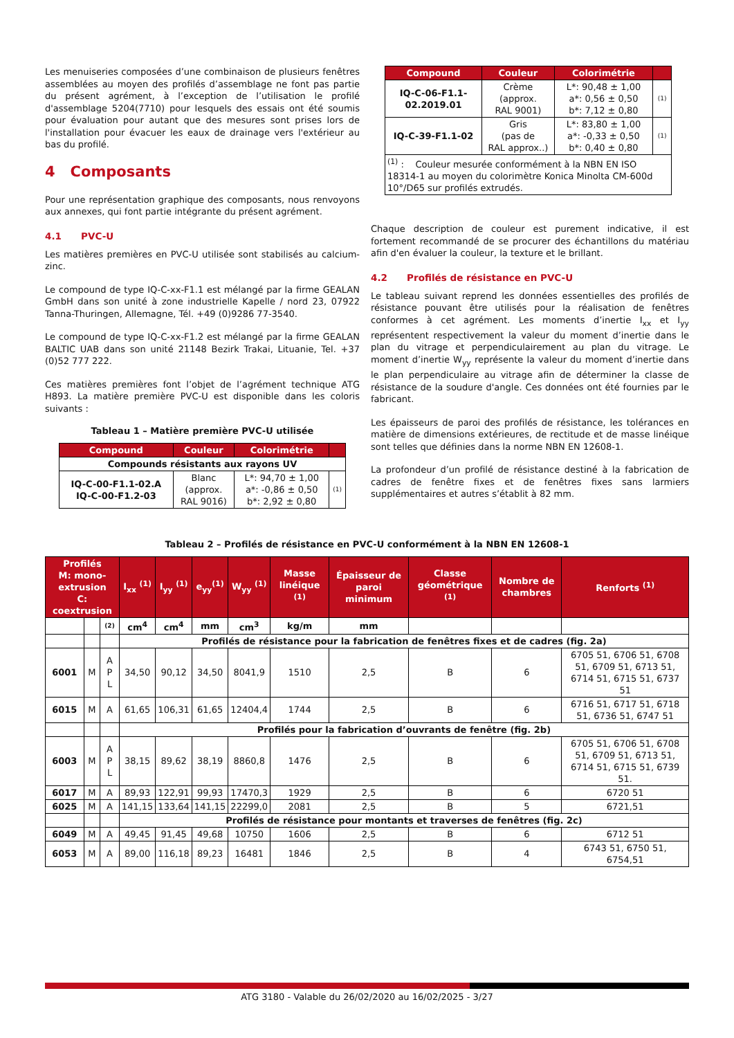Les menuiseries composées d’une combinaison de plusieurs fenêtres assemblées au moyen des profilés d’assemblage ne font pas partie du présent agrément, à l’exception de l’utilisation le profilé d'assemblage 5204(7710) pour lesquels des essais ont été soumis pour évaluation pour autant que des mesures sont prises lors de l'installation pour évacuer les eaux de drainage vers l'extérieur au bas du profilé.
4 Composants
Pour une représentation graphique des composants, nous renvoyons aux annexes, qui font partie intégrante du présent agrément.
4.1 PVC-U
Les matières premières en PVC-U utilisée sont stabilisés au calcium-zinc.
Le compound de type IQ-C-xx-F1.1 est mélangé par la firme GEALAN GmbH dans son unité à zone industrielle Kapelle / nord 23, 07922 Tanna-Thuringen, Allemagne, Tél. +49 (0)9286 77-3540.
Le compound de type IQ-C-xx-F1.2 est mélangé par la firme GEALAN BALTIC UAB dans son unité 21148 Bezirk Trakai, Lituanie, Tel. +37 (0)52 777 222.
Ces matières premières font l’objet de l’agrément technique ATG H893. La matière première PVC-U est disponible dans les coloris suivants :
Tableau 1 – Matière première PVC-U utilisée
| Compound | Couleur | Colorimétrie | |
| --- | --- | --- | --- |
| Compounds résistants aux rayons UV | | | |
| IQ-C-00-F1.1-02.A IQ-C-00-F1.2-03 | Blanc (approx. RAL 9016) | L*: 94,70 ± 1,00 a*: -0,86 ± 0,50 b*: 2,92 ± 0,80 | (1) |
| Compound | Couleur | Colorimétrie | |
| --- | --- | --- | --- |
| IQ-C-06-F1.1- 02.2019.01 | Crème (approx. RAL 9001) | L*: 90,48 ± 1,00 a*: 0,56 ± 0,50 b*: 7,12 ± 0,80 | (1) |
| IQ-C-39-F1.1-02 | Gris (pas de RAL approx..) | L*: 83,80 ± 1,00 a*: -0,33 ± 0,50 b*: 0,40 ± 0,80 | (1) |
| <sup>(1)</sup> : Couleur mesurée conformément à la NBN EN ISO 18314-1 au moyen du colorimètre Konica Minolta CM-600d 10°/D65 sur profilés extrudés. | | | |
Chaque description de couleur est purement indicative, il est fortement recommandé de se procurer des échantillons du matériau afin d'en évaluer la couleur, la texture et le brillant.
4.2 Profilés de résistance en PVC-U
Le tableau suivant reprend les données essentielles des profilés de résistance pouvant être utilisés pour la réalisation de fenêtres conformes à cet agrément. Les moments d’inertie I<sub>xx</sub> et I<sub>yy</sub> représentent respectivement la valeur du moment d’inertie dans le plan du vitrage et perpendiculairement au plan du vitrage. Le moment d’inertie W<sub>yy</sub> représente la valeur du moment d’inertie dans le plan perpendiculaire au vitrage afin de déterminer la classe de résistance de la soudure d'angle. Ces données ont été fournies par le fabricant.
Les épaisseurs de paroi des profilés de résistance, les tolérances en matière de dimensions extérieures, de rectitude et de masse linéique sont telles que définies dans la norme NBN EN 12608-1.
La profondeur d’un profilé de résistance destiné à la fabrication de cadres de fenêtre fixes et de fenêtres fixes sans larmiers supplémentaires et autres s’établit à 82 mm.
Tableau 2 – Profilés de résistance en PVC-U conformément à la NBN EN 12608-1
| Profilés M: mono-extrusion C: coextrusion | | | I<sub>xx</sub> <sup>(1)</sup> | I<sub>yy</sub> <sup>(1)</sup> | e<sub>yy</sub><sup>(1)</sup> | W<sub>yy</sub> <sup>(1)</sup> | Masse linéique <sup>(1)</sup> | Épaisseur de paroi minimum | Classe géométrique <sup>(1)</sup> | Nombre de chambres | Renforts <sup>(1)</sup> |
| --- | --- | --- | --- | --- | --- | --- | --- | --- | --- | --- | --- |
| | | (2) | cm<sup>4</sup> | cm<sup>4</sup> | mm | cm<sup>3</sup> | kg/m | mm | | | |
| | | | Profilés de résistance pour la fabrication de fenêtres fixes et de cadres (fig. 2a) | | | | | | | | |
| 6001 | M | A P L | 34,50 | 90,12 | 34,50 | 8041,9 | 1510 | 2,5 | B | 6 | 6705 51, 6706 51, 6708 51, 6709 51, 6713 51, 6714 51, 6715 51, 6737 51 |
| 6015 | M | A | 61,65 | 106,31 | 61,65 | 12404,4 | 1744 | 2,5 | B | 6 | 6716 51, 6717 51, 6718 51, 6736 51, 6747 51 |
| | | | Profilés pour la fabrication d’ouvrants de fenêtre (fig. 2b) | | | | | | | | |
| 6003 | M | A P L | 38,15 | 89,62 | 38,19 | 8860,8 | 1476 | 2,5 | B | 6 | 6705 51, 6706 51, 6708 51, 6709 51, 6713 51, 6714 51, 6715 51, 6739 51. |
| 6017 | M | A | 89,93 | 122,91 | 99,93 | 17470,3 | 1929 | 2,5 | B | 6 | 6720 51 |
| 6025 | M | A | 141,15 | 133,64 | 141,15 | 22299,0 | 2081 | 2,5 | B | 5 | 6721,51 |
| | | | Profilés de résistance pour montants et traverses de fenêtres (fig. 2c) | | | | | | | | |
| 6049 | M | A | 49,45 | 91,45 | 49,68 | 10750 | 1606 | 2,5 | B | 6 | 6712 51 |
| 6053 | M | A | 89,00 | 116,18 | 89,23 | 16481 | 1846 | 2,5 | B | 4 | 6743 51, 6750 51, 6754,51 |
ATG 3180 - Valable du 26/02/2020 au 16/02/2025 - 3/27